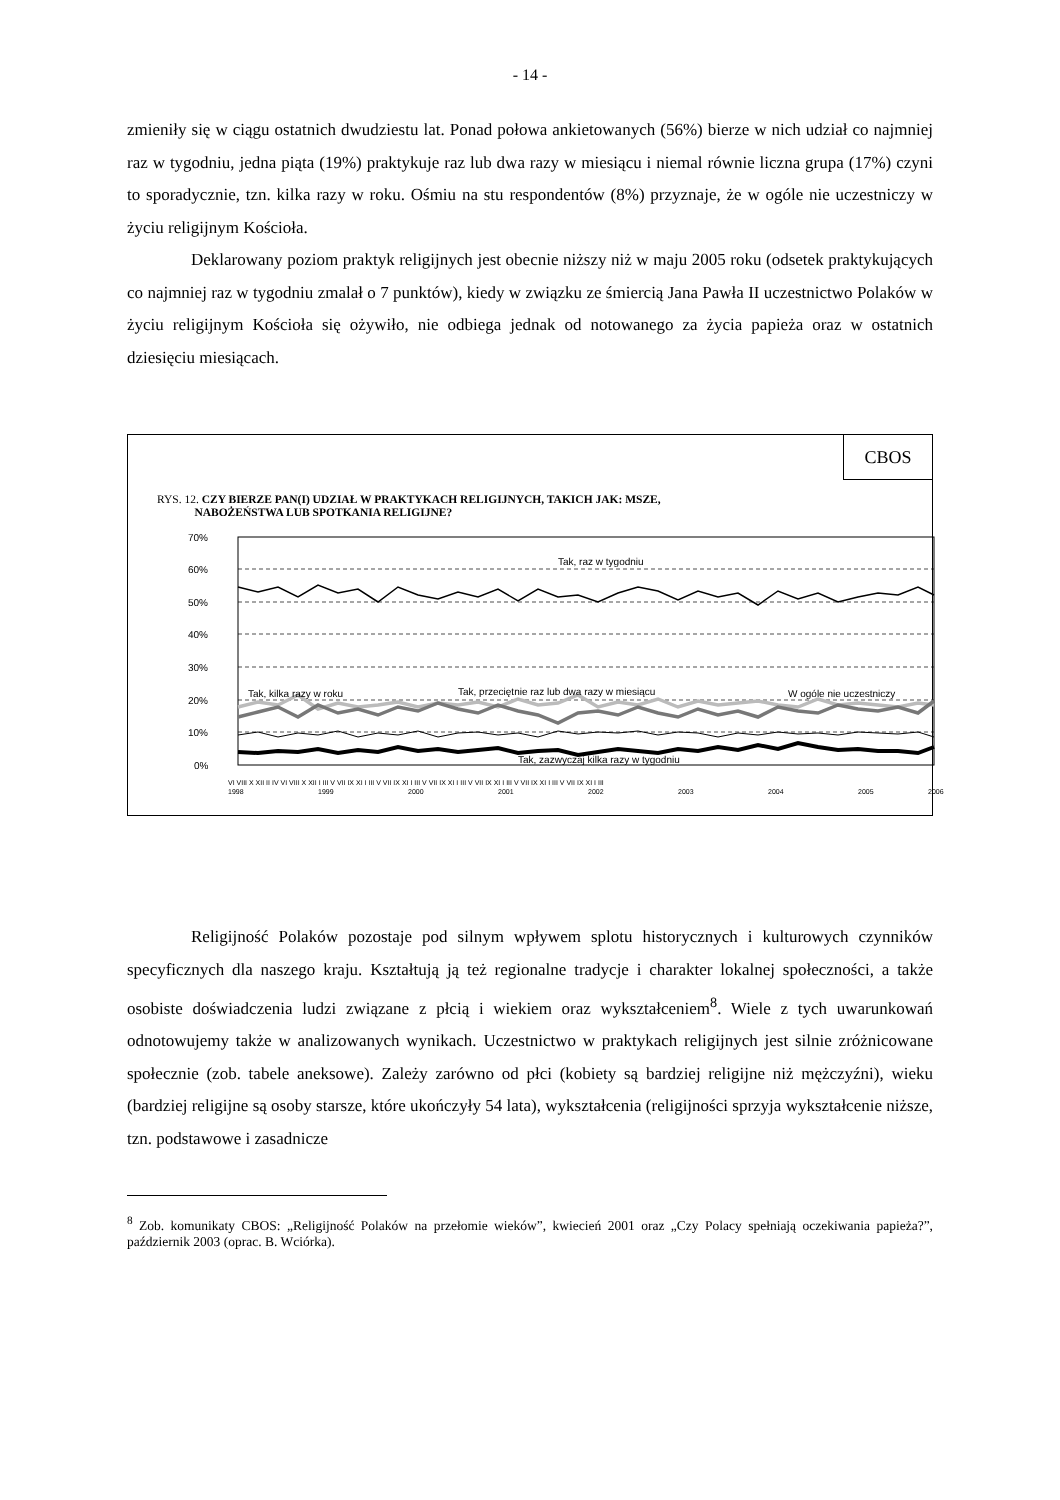- 14 -
zmieniły się w ciągu ostatnich dwudziestu lat. Ponad połowa ankietowanych (56%) bierze w nich udział co najmniej raz w tygodniu, jedna piąta (19%) praktykuje raz lub dwa razy w miesiącu i niemal równie liczna grupa (17%) czyni to sporadycznie, tzn. kilka razy w roku. Ośmiu na stu respondentów (8%) przyznaje, że w ogóle nie uczestniczy w życiu religijnym Kościoła.
Deklarowany poziom praktyk religijnych jest obecnie niższy niż w maju 2005 roku (odsetek praktykujących co najmniej raz w tygodniu zmalał o 7 punktów), kiedy w związku ze śmiercią Jana Pawła II uczestnictwo Polaków w życiu religijnym Kościoła się ożywiło, nie odbiega jednak od notowanego za życia papieża oraz w ostatnich dziesięciu miesiącach.
CBOS
RYS. 12. CZY BIERZE PAN(I) UDZIAŁ W PRAKTYKACH RELIGIJNYCH, TAKICH JAK: MSZE,
NABOŻEŃSTWA LUB SPOTKANIA RELIGIJNE?
70%
60%
50%
40%
30%
20%
10%
0%
Tak, raz w tygodniu
Tak, kilka razy w roku
Tak, przeciętnie raz lub dwa razy w miesiącu
W ogóle nie uczestniczy
Tak, zazwyczaj kilka razy w tygodniu
VI VIII X XII II IV VI VIII X XII I III V VII IX XI I III V VII IX XI I III V VII IX XI I III V VII IX XI I III V VII IX XI I III V VII IX XI I III
1998
1999
2000
2001
2002
2003
2004
2005
2006
Religijność Polaków pozostaje pod silnym wpływem splotu historycznych i kulturowych czynników specyficznych dla naszego kraju. Kształtują ją też regionalne tradycje i charakter lokalnej społeczności, a także osobiste doświadczenia ludzi związane z płcią i wiekiem oraz wykształceniem<sup>8</sup>. Wiele z tych uwarunkowań odnotowujemy także w analizowanych wynikach. Uczestnictwo w praktykach religijnych jest silnie zróżnicowane społecznie (zob. tabele aneksowe). Zależy zarówno od płci (kobiety są bardziej religijne niż mężczyźni), wieku (bardziej religijne są osoby starsze, które ukończyły 54 lata), wykształcenia (religijności sprzyja wykształcenie niższe, tzn. podstawowe i zasadnicze
<sup>8</sup> Zob. komunikaty CBOS: „Religijność Polaków na przełomie wieków”, kwiecień 2001 oraz „Czy Polacy spełniają oczekiwania papieża?”, październik 2003 (oprac. B. Wciórka).